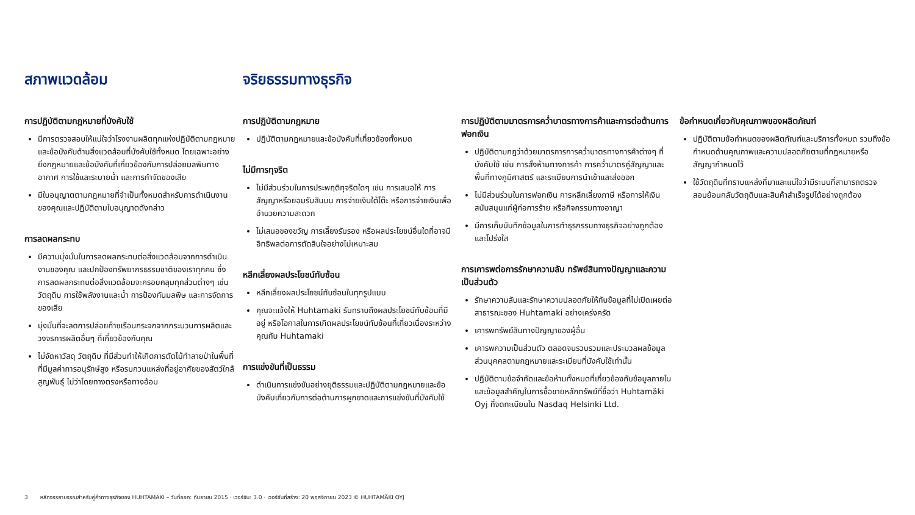สภาพแวดล้อม
การปฏิบัติตามกฎหมายที่บังคับใช้
มีการตรวจสอบให้แน่ใจว่าโรงงานผลิตทุกแห่งปฏิบัติตามกฎหมายและข้อบังคับด้านสิ่งแวดล้อมที่บังคับใช้ทั้งหมด โดยเฉพาะอย่างยิ่งกฎหมายและข้อบังคับที่เกี่ยวข้องกับการปล่อยมลพิษทางอากาศ การใช้และระบายน้ำ และการกำจัดของเสีย
มีใบอนุญาตตามกฎหมายที่จำเป็นทั้งหมดสำหรับการดำเนินงานของคุณและปฏิบัติตามใบอนุญาตดังกล่าว
การลดผลกระทบ
มีความมุ่งมั่นในการลดผลกระทบต่อสิ่งแวดล้อมจากการดำเนินงานของคุณ และปกป้องทรัพยากรธรรมชาติของเราทุกคน ซึ่งการลดผลกระทบต่อสิ่งแวดล้อมจะครอบคลุมทุกส่วนต่างๆ เช่น วัตถุดิบ การใช้พลังงานและน้ำ การป้องกันมลพิษ และการจัดการของเสีย
มุ่งมั่นที่จะลดการปล่อยก๊าซเรือนกระจกจากกระบวนการผลิตและวงจรการผลิตอื่นๆ ที่เกี่ยวข้องกับคุณ
ไม่จัดหาวัสดุ วัตถุดิบ ที่มีส่วนทำให้เกิดการตัดไม้ทำลายป่าในพื้นที่ที่มีมูลค่าการอนุรักษ์สูง หรือรบกวนแหล่งที่อยู่อาศัยของสัตว์ใกล้สูญพันธุ์ ไม่ว่าโดยทางตรงหรือทางอ้อม
จริยธรรมทางธุรกิจ
การปฏิบัติตามกฎหมาย
ปฏิบัติตามกฎหมายและข้อบังคับที่เกี่ยวข้องทั้งหมด
ไม่มีการทุจริต
ไม่มีส่วนร่วมในการประพฤติทุจริตใดๆ เช่น การเสนอให้ การสัญญาหรือยอมรับสินบน การจ่ายเงินใต้โต๊ะ หรือการจ่ายเงินเพื่ออำนวยความสะดวก
ไม่เสนอของขวัญ การเลี้ยงรับรอง หรือผลประโยชน์อื่นใดที่อาจมีอิทธิพลต่อการตัดสินใจอย่างไม่เหมาะสม
หลีกเลี่ยงผลประโยชน์ทับซ้อน
หลีกเลี่ยงผลประโยชน์ทับซ้อนในทุกรูปแบบ
คุณจะแจ้งให้ Huhtamaki รับทราบถึงผลประโยชน์ทับซ้อนที่มีอยู่ หรือโอกาสในการเกิดผลประโยชน์ทับซ้อนที่เกี่ยวเนื่องระหว่างคุณกับ Huhtamaki
การแข่งขันที่เป็นธรรม
ดำเนินการแข่งขันอย่างยุติธรรมและปฏิบัติตามกฎหมายและข้อบังคับเกี่ยวกับการต่อต้านการผูกขาดและการแข่งขันที่บังคับใช้
การปฏิบัติตามมาตรการคว่ำบาตรทางการค้าและการต่อต้านการฟอกเงิน
ปฏิบัติตามกฎว่าด้วยมาตรการการคว่ำบาตรทางการค้าต่างๆ ที่บังคับใช้ เช่น การสั่งห้ามทางการค้า การคว่ำบาตรคู่สัญญาและพื้นที่ทางภูมิศาสตร์ และระเบียบการนำเข้าและส่งออก
ไม่มีส่วนร่วมในการฟอกเงิน การหลีกเลี่ยงภาษี หรือการให้เงินสนับสนุนแก่ผู้ก่อการร้าย หรือกิจกรรมทางอาญา
มีการเก็บบันทึกข้อมูลในการทำธุรกรรมทางธุรกิจอย่างถูกต้องและโปร่งใส
การเคารพต่อการรักษาความลับ ทรัพย์สินทางปัญญาและความเป็นส่วนตัว
รักษาความลับและรักษาความปลอดภัยให้กับข้อมูลที่ไม่เปิดเผยต่อสาธารณะของ Huhtamaki อย่างเคร่งครัด
เคารพทรัพย์สินทางปัญญาของผู้อื่น
เคารพความเป็นส่วนตัว ตลอดจนรวบรวมและประมวลผลข้อมูลส่วนบุคคลตามกฎหมายและระเบียบที่บังคับใช้เท่านั้น
ปฏิบัติตามข้อจำกัดและข้อห้ามทั้งหมดที่เกี่ยวข้องกับข้อมูลภายในและข้อมูลสำคัญในการซื้อขายหลักทรัพย์ที่ชื่อว่า Huhtamäki Oyj ที่จดทะเบียนใน Nasdaq Helsinki Ltd.
ข้อกำหนดเกี่ยวกับคุณภาพของผลิตภัณฑ์
ปฏิบัติตามข้อกำหนดของผลิตภัณฑ์และบริการทั้งหมด รวมถึงข้อกำหนดด้านคุณภาพและความปลอดภัยตามที่กฎหมายหรือสัญญากำหนดไว้
ใช้วัตถุดิบที่ทราบแหล่งที่มาและแน่ใจว่ามีระบบที่สามารถตรวจสอบย้อนกลับวัตถุดิบและสินค้าสำเร็จรูปได้อย่างถูกต้อง
3 หลักจรรยาบรรณสำหรับคู่ค้าทางธุรกิจของ HUHTAMAKI – วันที่ออก: กันยายน 2015 · เวอร์ชัน: 3.0 · เวอร์ชันที่สร้าง: 20 พฤศจิกายน 2023 © HUHTAMÄKI OYJ